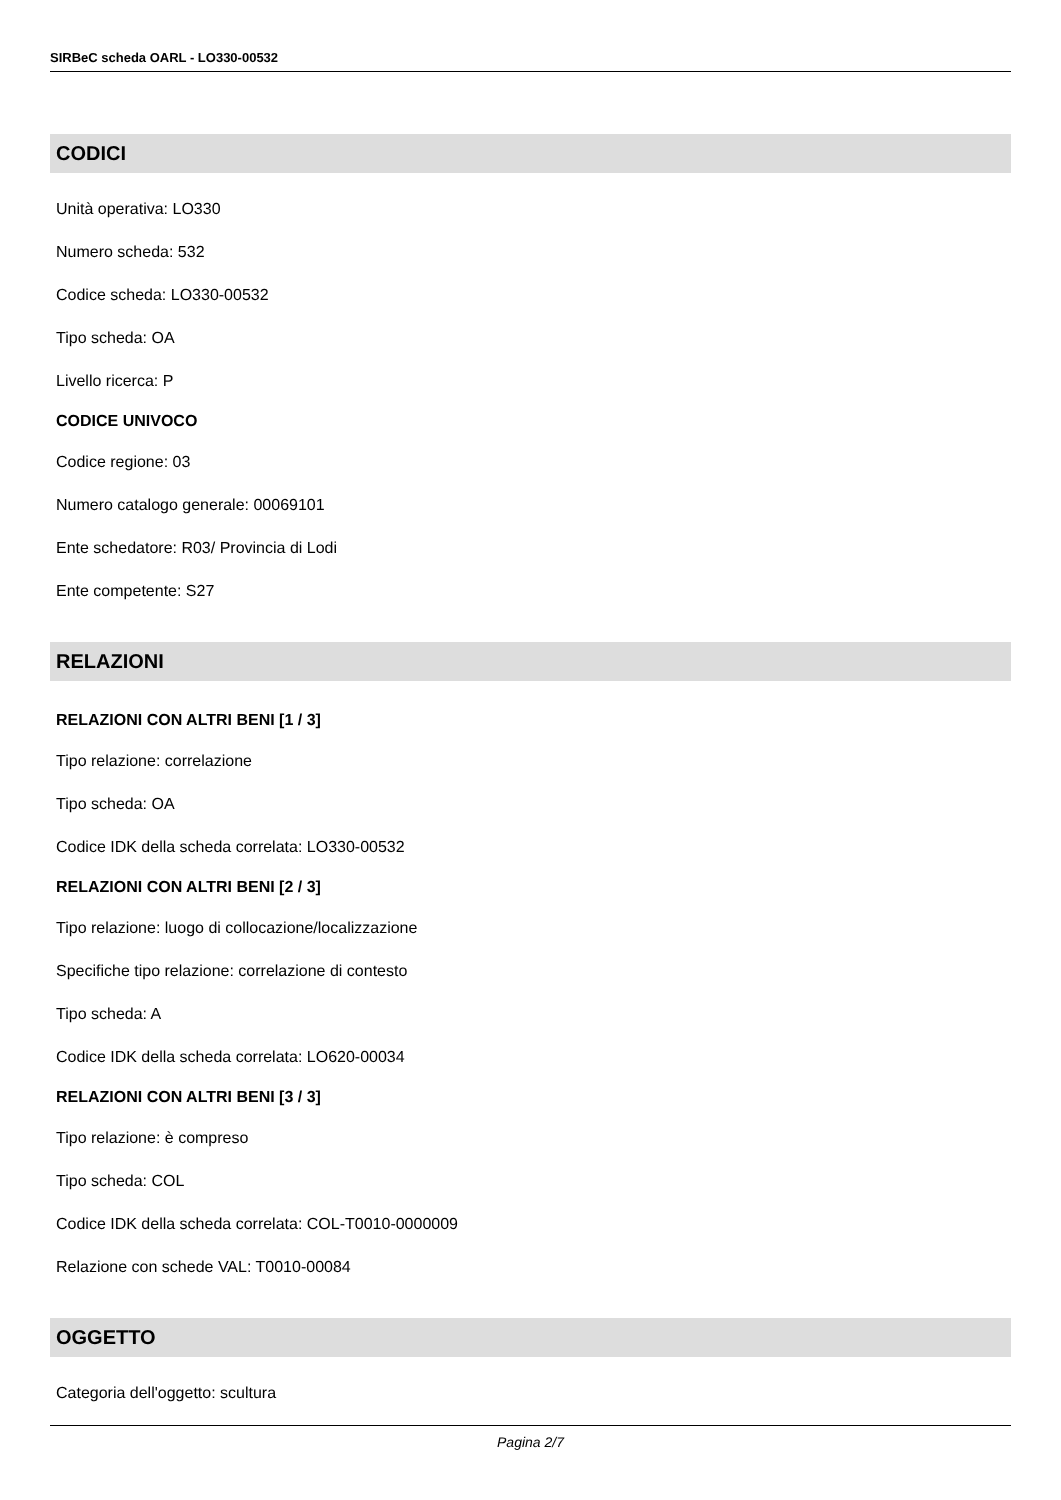SIRBeC scheda OARL - LO330-00532
CODICI
Unità operativa: LO330
Numero scheda: 532
Codice scheda: LO330-00532
Tipo scheda: OA
Livello ricerca: P
CODICE UNIVOCO
Codice regione: 03
Numero catalogo generale: 00069101
Ente schedatore: R03/ Provincia di Lodi
Ente competente: S27
RELAZIONI
RELAZIONI CON ALTRI BENI [1 / 3]
Tipo relazione: correlazione
Tipo scheda: OA
Codice IDK della scheda correlata: LO330-00532
RELAZIONI CON ALTRI BENI [2 / 3]
Tipo relazione: luogo di collocazione/localizzazione
Specifiche tipo relazione: correlazione di contesto
Tipo scheda: A
Codice IDK della scheda correlata: LO620-00034
RELAZIONI CON ALTRI BENI [3 / 3]
Tipo relazione: è compreso
Tipo scheda: COL
Codice IDK della scheda correlata: COL-T0010-0000009
Relazione con schede VAL: T0010-00084
OGGETTO
Categoria dell'oggetto: scultura
Pagina 2/7